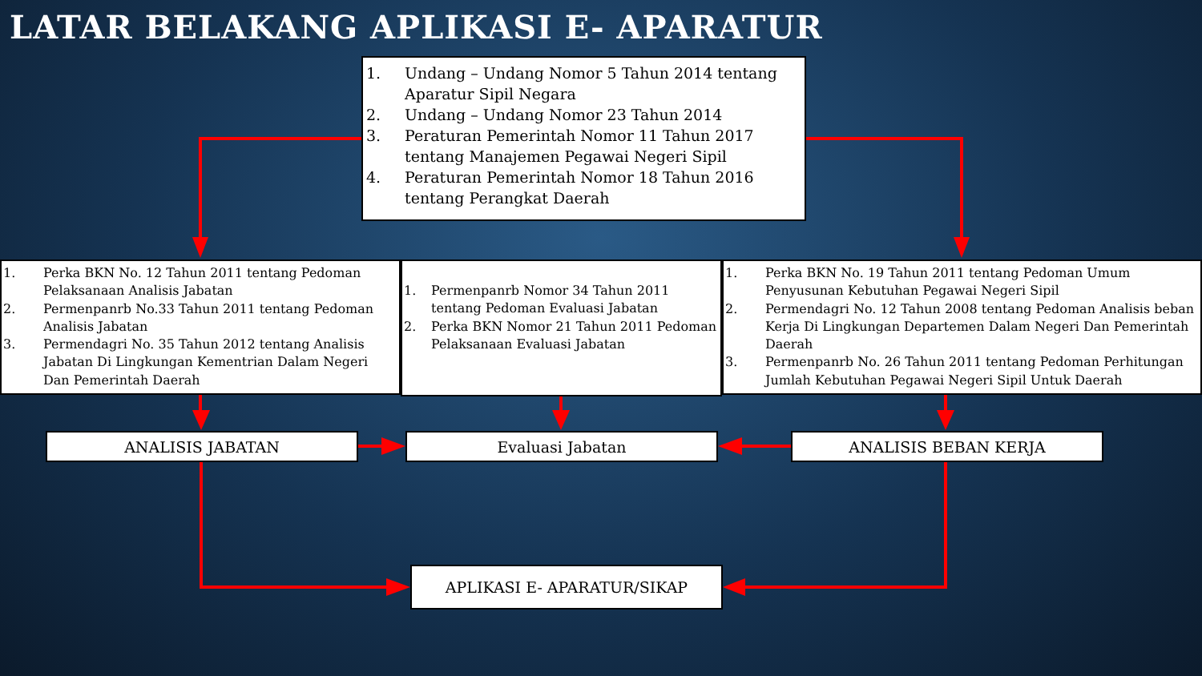LATAR BELAKANG APLIKASI E- APARATUR
1. Undang – Undang Nomor 5 Tahun 2014 tentang Aparatur Sipil Negara
2. Undang – Undang Nomor 23 Tahun 2014
3. Peraturan Pemerintah Nomor 11 Tahun 2017 tentang Manajemen Pegawai Negeri Sipil
4. Peraturan Pemerintah Nomor 18 Tahun 2016 tentang Perangkat Daerah
1. Perka BKN No. 12 Tahun 2011 tentang Pedoman Pelaksanaan Analisis Jabatan
2. Permenpanrb No.33 Tahun 2011 tentang Pedoman Analisis Jabatan
3. Permendagri No. 35 Tahun 2012 tentang Analisis Jabatan Di Lingkungan Kementrian Dalam Negeri Dan Pemerintah Daerah
1. Permenpanrb Nomor 34 Tahun 2011 tentang Pedoman Evaluasi Jabatan
2. Perka BKN Nomor 21 Tahun 2011 Pedoman Pelaksanaan Evaluasi Jabatan
1. Perka BKN No. 19 Tahun 2011 tentang Pedoman Umum Penyusunan Kebutuhan Pegawai Negeri Sipil
2. Permendagri No. 12 Tahun 2008 tentang Pedoman Analisis beban Kerja Di Lingkungan Departemen Dalam Negeri Dan Pemerintah Daerah
3. Permenpanrb No. 26 Tahun 2011 tentang Pedoman Perhitungan Jumlah Kebutuhan Pegawai Negeri Sipil Untuk Daerah
ANALISIS JABATAN Evaluasi Jabatan ANALISIS BEBAN KERJA
APLIKASI E- APARATUR/SIKAP